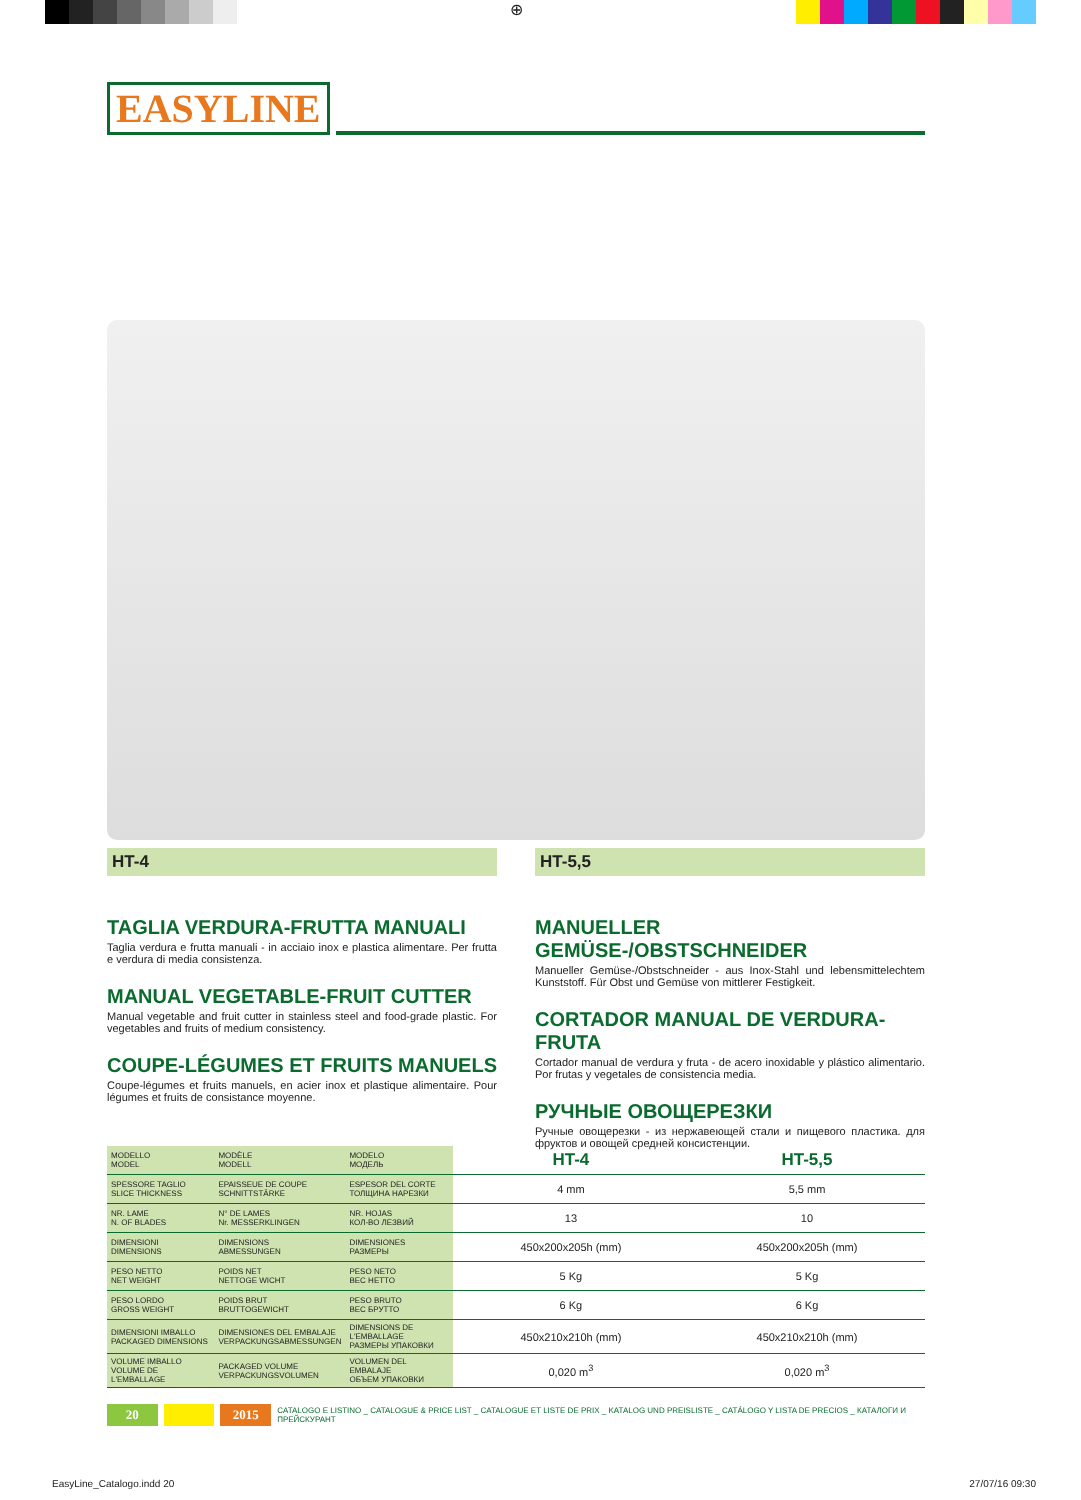⊕
EASYLINE
HT-4
TAGLIA VERDURA-FRUTTA MANUALI
Taglia verdura e frutta manuali - in acciaio inox e plastica alimentare. Per frutta e verdura di media consistenza.
MANUAL VEGETABLE-FRUIT CUTTER
Manual vegetable and fruit cutter in stainless steel and food-grade plastic. For vegetables and fruits of medium consistency.
COUPE-LÉGUMES ET FRUITS MANUELS
Coupe-légumes et fruits manuels, en acier inox et plastique alimentaire. Pour légumes et fruits de consistance moyenne.
HT-5,5
MANUELLER GEMÜSE-/OBSTSCHNEIDER
Manueller Gemüse-/Obstschneider - aus Inox-Stahl und lebensmittelechtem Kunststoff. Für Obst und Gemüse von mittlerer Festigkeit.
CORTADOR MANUAL DE VERDURA-FRUTA
Cortador manual de verdura y fruta - de acero inoxidable y plástico alimentario. Por frutas y vegetales de consistencia media.
РУЧНЫЕ ОВОЩЕРЕЗКИ
Ручные овощерезки - из нержавеющей стали и пищевого пластика. для фруктов и овощей средней консистенции.
| MODELLO MODEL | MODÈLE MODELL | MODELO МОДЕЛЬ | HT-4 | HT-5,5 |
| SPESSORE TAGLIO SLICE THICKNESS | EPAISSEUE DE COUPE SCHNITTSTÄRKE | ESPESOR DEL CORTE ТОЛЩИНА НАРЕЗКИ | 4 mm | 5,5 mm |
| NR. LAME N. OF BLADES | N° DE LAMES Nr. MESSERKLINGEN | NR. HOJAS КОЛ-ВО ЛЕЗВИЙ | 13 | 10 |
| DIMENSIONI DIMENSIONS | DIMENSIONS ABMESSUNGEN | DIMENSIONES РАЗМЕРЫ | 450x200x205h (mm) | 450x200x205h (mm) |
| PESO NETTO NET WEIGHT | POIDS NET NETTOGE WICHT | PESO NETO ВЕС НЕТТО | 5 Kg | 5 Kg |
| PESO LORDO GROSS WEIGHT | POIDS BRUT BRUTTOGEWICHT | PESO BRUTO ВЕС БРУТТО | 6 Kg | 6 Kg |
| DIMENSIONI IMBALLO PACKAGED DIMENSIONS | DIMENSIONES DEL EMBALAJE VERPACKUNGSABMESSUNGEN | DIMENSIONS DE L'EMBALLAGE РАЗМЕРЫ УПАКОВКИ | 450x210x210h (mm) | 450x210x210h (mm) |
| VOLUME IMBALLO VOLUME DE L'EMBALLAGE | PACKAGED VOLUME VERPACKUNGSVOLUMEN | VOLUMEN DEL EMBALAJE ОБЪЕМ УПАКОВКИ | 0,020 m<sup>3</sup> | 0,020 m<sup>3</sup> |
20 2015 CATALOGO E LISTINO _ CATALOGUE & PRICE LIST _ CATALOGUE ET LISTE DE PRIX _ KATALOG UND PREISLISTE _ CATÁLOGO Y LISTA DE PRECIOS _ КАТАЛОГИ И ПРЕЙСКУРАНТ
EasyLine_Catalogo.indd 20 27/07/16 09:30